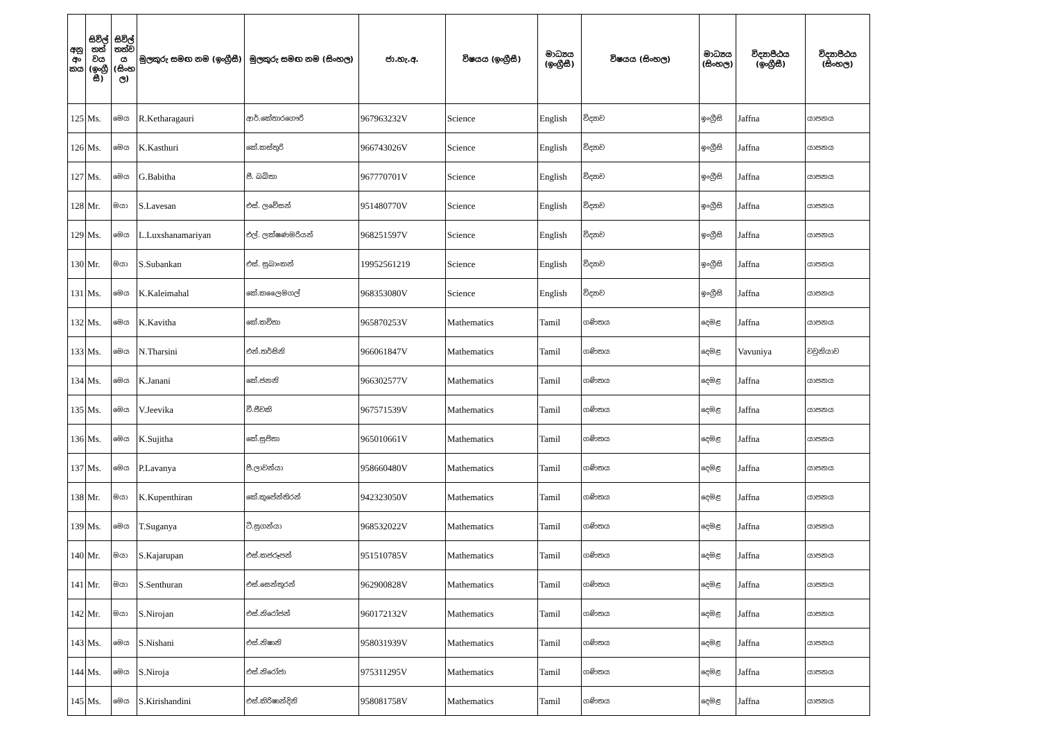| අනු අං කය | සිවිල් තත් වය (ඉංග්‍රී සී) | සිවිල් තත්ව ය (සිංහ ල) | මුලකුරු සමඟ නම (ඉංග්‍රීසී) | මුලකුරු සමඟ නම (සිංහල) | ජා.හැ.අ. | විෂයය (ඉංග්‍රීසී) | මාධ්‍යය (ඉංග්‍රීසී) | විෂයය (සිංහල) | මාධ්‍යය (සිංහල) | විද්‍යාපීඨය (ඉංග්‍රීසී) | විද්‍යාපීඨය (සිංහල) |
| --- | --- | --- | --- | --- | --- | --- | --- | --- | --- | --- | --- |
| 125 | Ms. | මෙය | R.Ketharagauri | ආර්.කේතාරගෞරි | 967963232V | Science | English | විද්‍යාව | ඉංග්‍රීසි | Jaffna | යාපනය |
| 126 | Ms. | මෙය | K.Kasthuri | කේ.කස්තුරි | 966743026V | Science | English | විද්‍යාව | ඉංග්‍රීසි | Jaffna | යාපනය |
| 127 | Ms. | මෙය | G.Babitha | ජී. බබිතා | 967770701V | Science | English | විද්‍යාව | ඉංග්‍රීසි | Jaffna | යාපනය |
| 128 | Mr. | මයා | S.Lavesan | එස්. ලවේසන් | 951480770V | Science | English | විද්‍යාව | ඉංග්‍රීසි | Jaffna | යාපනය |
| 129 | Ms. | මෙය | L.Luxshanamariyan | එල්. ලක්ෂණමරියන් | 968251597V | Science | English | විද්‍යාව | ඉංග්‍රීසි | Jaffna | යාපනය |
| 130 | Mr. | මයා | S.Subankan | එස්. සුබාංකන් | 19952561219 | Science | English | විද්‍යාව | ඉංග්‍රීසි | Jaffna | යාපනය |
| 131 | Ms. | මෙය | K.Kaleimahal | කේ.කලෛමගල් | 968353080V | Science | English | විද්‍යාව | ඉංග්‍රීසි | Jaffna | යාපනය |
| 132 | Ms. | මෙය | K.Kavitha | කේ.කවිතා | 965870253V | Mathematics | Tamil | ගණිතය | දෙමළ | Jaffna | යාපනය |
| 133 | Ms. | මෙය | N.Tharsini | එන්.තර්සිනි | 966061847V | Mathematics | Tamil | ගණිතය | දෙමළ | Vavuniya | වවුනියාව |
| 134 | Ms. | මෙය | K.Janani | කේ.ජනනි | 966302577V | Mathematics | Tamil | ගණිතය | දෙමළ | Jaffna | යාපනය |
| 135 | Ms. | මෙය | V.Jeevika | වී.ජීවකි | 967571539V | Mathematics | Tamil | ගණිතය | දෙමළ | Jaffna | යාපනය |
| 136 | Ms. | මෙය | K.Sujitha | කේ.සුජිතා | 965010661V | Mathematics | Tamil | ගණිතය | දෙමළ | Jaffna | යාපනය |
| 137 | Ms. | මෙය | P.Lavanya | පී.ලාවන්යා | 958660480V | Mathematics | Tamil | ගණිතය | දෙමළ | Jaffna | යාපනය |
| 138 | Mr. | මයා | K.Kupenthiran | කේ.කුපේන්තිරන් | 942323050V | Mathematics | Tamil | ගණිතය | දෙමළ | Jaffna | යාපනය |
| 139 | Ms. | මෙය | T.Suganya | ටී.සුගන්යා | 968532022V | Mathematics | Tamil | ගණිතය | දෙමළ | Jaffna | යාපනය |
| 140 | Mr. | මයා | S.Kajarupan | එස්.කජරූපන් | 951510785V | Mathematics | Tamil | ගණිතය | දෙමළ | Jaffna | යාපනය |
| 141 | Mr. | මයා | S.Senthuran | එස්.සෙන්තුරන් | 962900828V | Mathematics | Tamil | ගණිතය | දෙමළ | Jaffna | යාපනය |
| 142 | Mr. | මයා | S.Nirojan | එස්.නිරෝජන් | 960172132V | Mathematics | Tamil | ගණිතය | දෙමළ | Jaffna | යාපනය |
| 143 | Ms. | මෙය | S.Nishani | එස්.නිෂානි | 958031939V | Mathematics | Tamil | ගණිතය | දෙමළ | Jaffna | යාපනය |
| 144 | Ms. | මෙය | S.Niroja | එස්.නිරෝජා | 975311295V | Mathematics | Tamil | ගණිතය | දෙමළ | Jaffna | යාපනය |
| 145 | Ms. | මෙය | S.Kirishandini | එස්.කිරිෂාන්දිනි | 958081758V | Mathematics | Tamil | ගණිතය | දෙමළ | Jaffna | යාපනය |